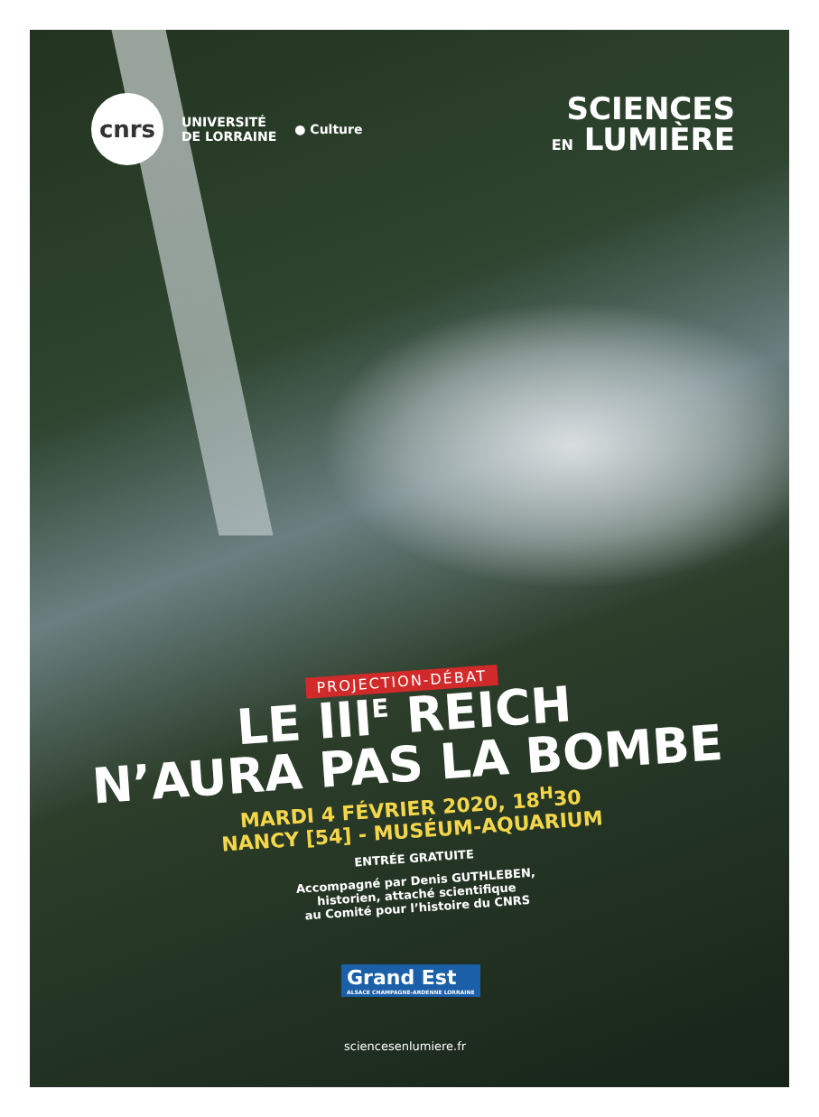cnrs
UNIVERSITÉ
DE LORRAINE
● Culture
SCIENCES
EN LUMIÈRE
PROJECTION-DÉBAT
LE III<sup>E</sup> REICH
N’AURA PAS LA BOMBE
MARDI 4 FÉVRIER 2020, 18<sup>H</sup>30
NANCY [54] - MUSÉUM-AQUARIUM
ENTRÉE GRATUITE
Accompagné par Denis GUTHLEBEN,
historien, attaché scientifique
au Comité pour l’histoire du CNRS
Grand Est
ALSACE CHAMPAGNE-ARDENNE LORRAINE
sciencesenlumiere.fr